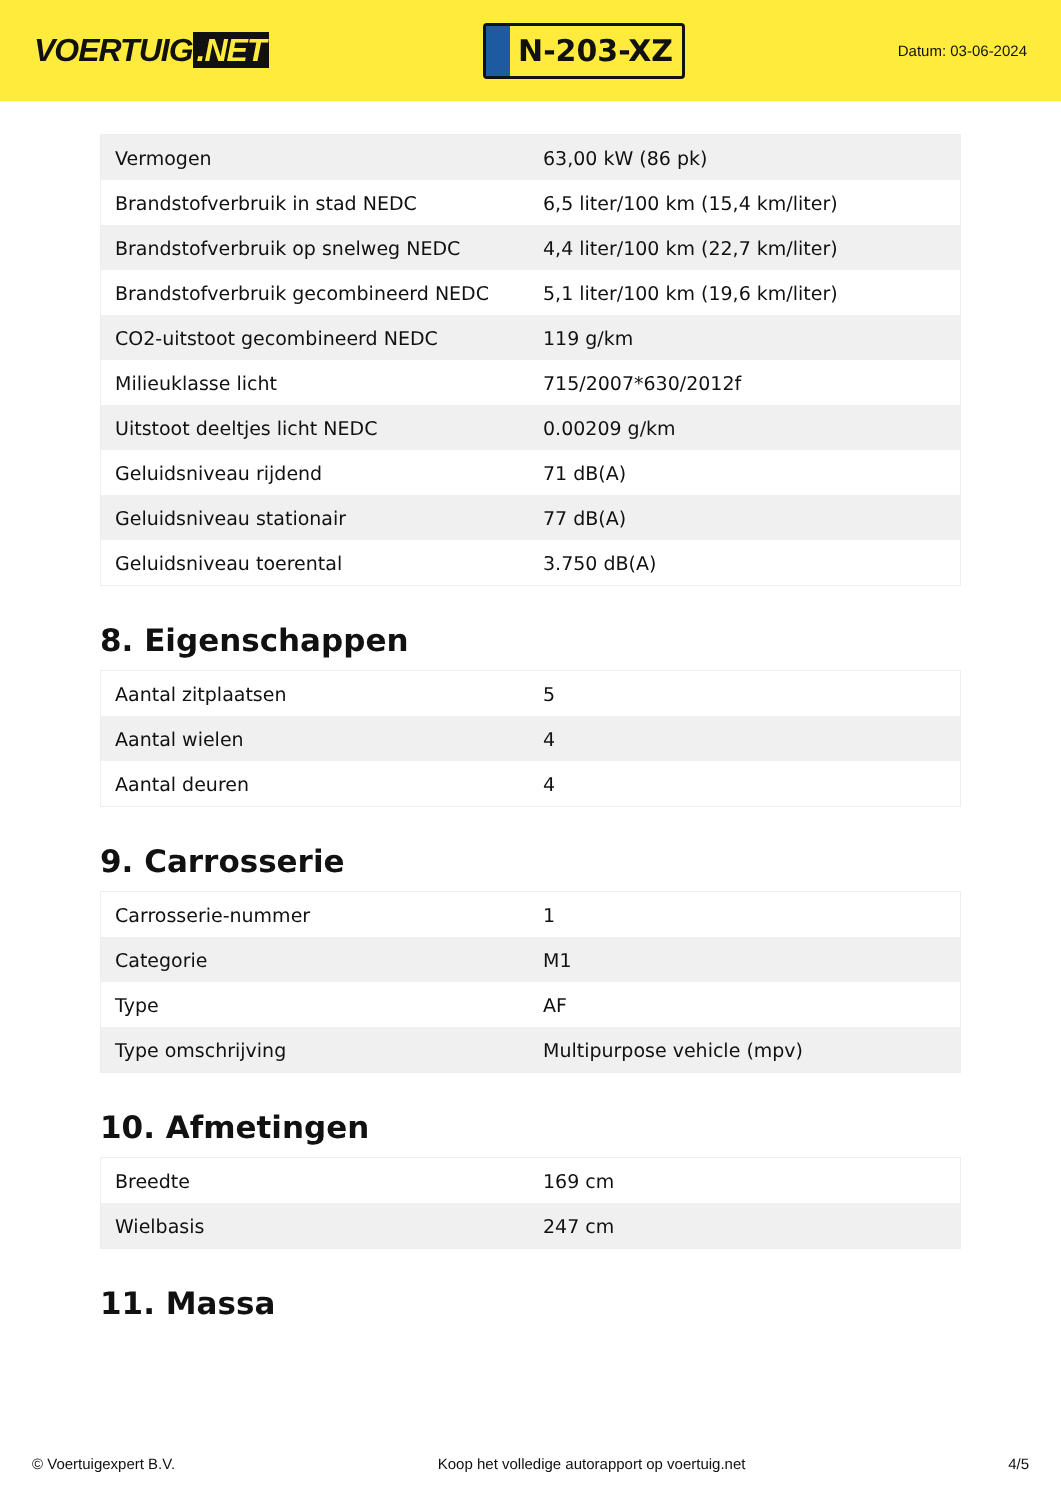VOERTUIG.NET
N-203-XZ
Datum: 03-06-2024
| Vermogen | 63,00 kW (86 pk) |
| Brandstofverbruik in stad NEDC | 6,5 liter/100 km (15,4 km/liter) |
| Brandstofverbruik op snelweg NEDC | 4,4 liter/100 km (22,7 km/liter) |
| Brandstofverbruik gecombineerd NEDC | 5,1 liter/100 km (19,6 km/liter) |
| CO2-uitstoot gecombineerd NEDC | 119 g/km |
| Milieuklasse licht | 715/2007*630/2012f |
| Uitstoot deeltjes licht NEDC | 0.00209 g/km |
| Geluidsniveau rijdend | 71 dB(A) |
| Geluidsniveau stationair | 77 dB(A) |
| Geluidsniveau toerental | 3.750 dB(A) |
8. Eigenschappen
| Aantal zitplaatsen | 5 |
| Aantal wielen | 4 |
| Aantal deuren | 4 |
9. Carrosserie
| Carrosserie-nummer | 1 |
| Categorie | M1 |
| Type | AF |
| Type omschrijving | Multipurpose vehicle (mpv) |
10. Afmetingen
| Breedte | 169 cm |
| Wielbasis | 247 cm |
11. Massa
© Voertuigexpert B.V. Koop het volledige autorapport op voertuig.net 4/5